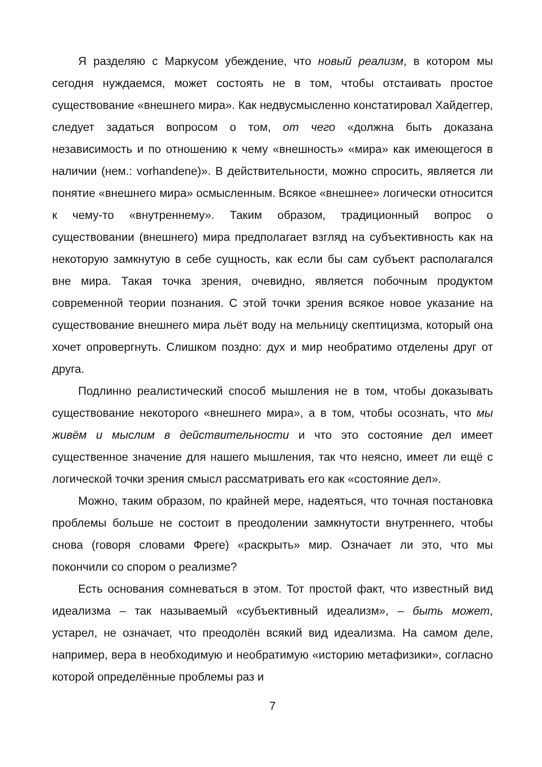Я разделяю с Маркусом убеждение, что новый реализм, в котором мы сегодня нуждаемся, может состоять не в том, чтобы отстаивать простое существование «внешнего мира». Как недвусмысленно констатировал Хайдеггер, следует задаться вопросом о том, от чего «должна быть доказана независимость и по отношению к чему «внешность» «мира» как имеющегося в наличии (нем.: vorhandene)». В действительности, можно спросить, является ли понятие «внешнего мира» осмысленным. Всякое «внешнее» логически относится к чему-то «внутреннему». Таким образом, традиционный вопрос о существовании (внешнего) мира предполагает взгляд на субъективность как на некоторую замкнутую в себе сущность, как если бы сам субъект располагался вне мира. Такая точка зрения, очевидно, является побочным продуктом современной теории познания. С этой точки зрения всякое новое указание на существование внешнего мира льёт воду на мельницу скептицизма, который она хочет опровергнуть. Слишком поздно: дух и мир необратимо отделены друг от друга.
Подлинно реалистический способ мышления не в том, чтобы доказывать существование некоторого «внешнего мира», а в том, чтобы осознать, что мы живём и мыслим в действительности и что это состояние дел имеет существенное значение для нашего мышления, так что неясно, имеет ли ещё с логической точки зрения смысл рассматривать его как «состояние дел».
Можно, таким образом, по крайней мере, надеяться, что точная постановка проблемы больше не состоит в преодолении замкнутости внутреннего, чтобы снова (говоря словами Фреге) «раскрыть» мир. Означает ли это, что мы покончили со спором о реализме?
Есть основания сомневаться в этом. Тот простой факт, что известный вид идеализма – так называемый «субъективный идеализм», – быть может, устарел, не означает, что преодолён всякий вид идеализма. На самом деле, например, вера в необходимую и необратимую «историю метафизики», согласно которой определённые проблемы раз и
7